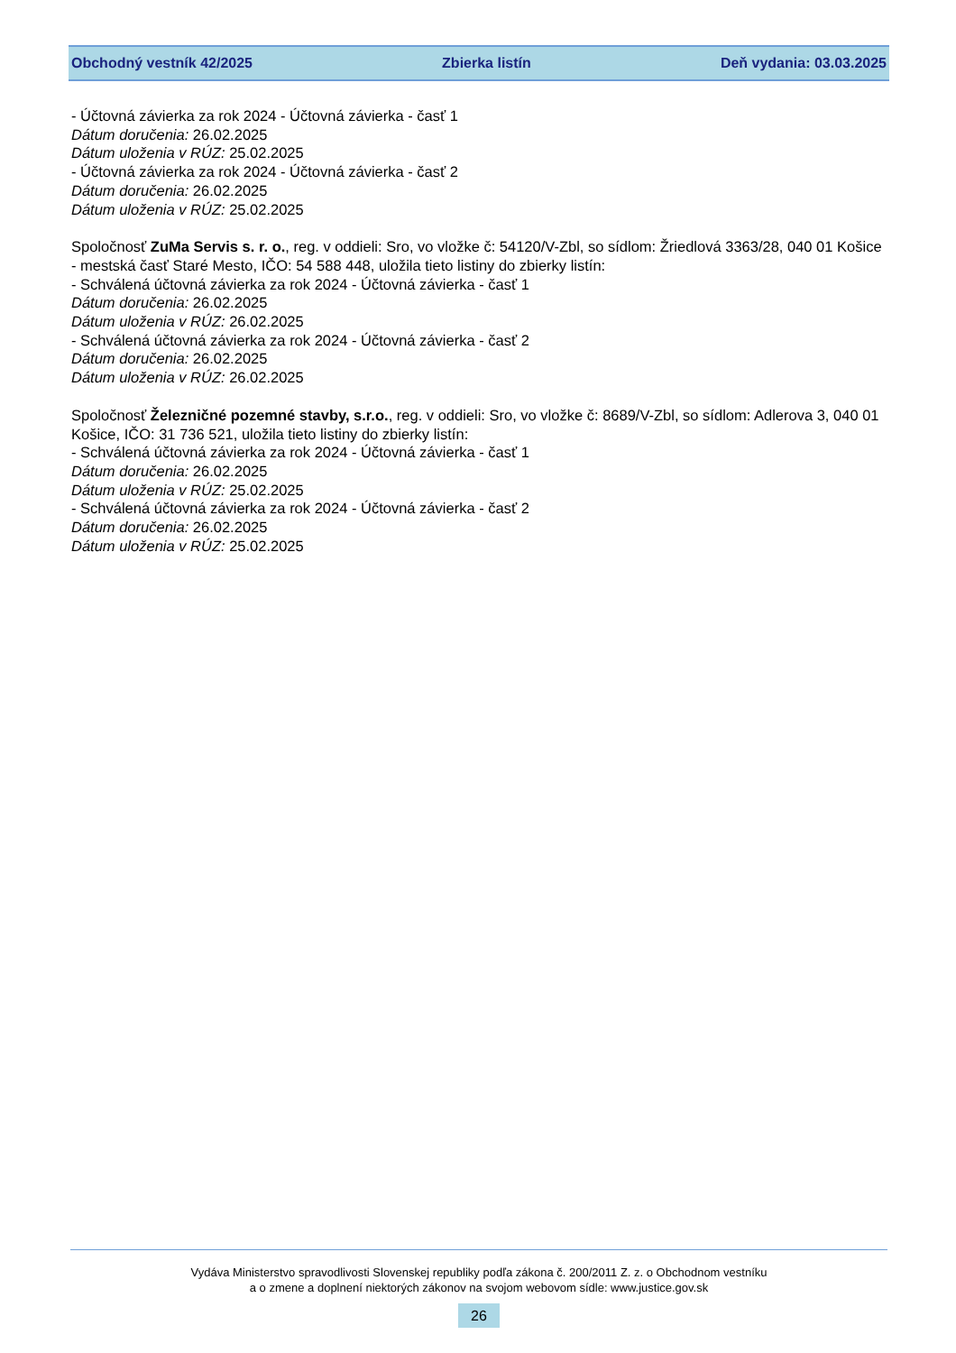Obchodný vestník 42/2025 Zbierka listín Deň vydania: 03.03.2025
- Účtovná závierka za rok 2024 - Účtovná závierka - časť 1
Dátum doručenia: 26.02.2025
Dátum uloženia v RÚZ: 25.02.2025
- Účtovná závierka za rok 2024 - Účtovná závierka - časť 2
Dátum doručenia: 26.02.2025
Dátum uloženia v RÚZ: 25.02.2025
Spoločnosť ZuMa Servis s. r. o., reg. v oddieli: Sro, vo vložke č: 54120/V-Zbl, so sídlom: Žriedlová 3363/28, 040 01 Košice - mestská časť Staré Mesto, IČO: 54 588 448, uložila tieto listiny do zbierky listín:
- Schválená účtovná závierka za rok 2024 - Účtovná závierka - časť 1
Dátum doručenia: 26.02.2025
Dátum uloženia v RÚZ: 26.02.2025
- Schválená účtovná závierka za rok 2024 - Účtovná závierka - časť 2
Dátum doručenia: 26.02.2025
Dátum uloženia v RÚZ: 26.02.2025
Spoločnosť Železničné pozemné stavby, s.r.o., reg. v oddieli: Sro, vo vložke č: 8689/V-Zbl, so sídlom: Adlerova 3, 040 01 Košice, IČO: 31 736 521, uložila tieto listiny do zbierky listín:
- Schválená účtovná závierka za rok 2024 - Účtovná závierka - časť 1
Dátum doručenia: 26.02.2025
Dátum uloženia v RÚZ: 25.02.2025
- Schválená účtovná závierka za rok 2024 - Účtovná závierka - časť 2
Dátum doručenia: 26.02.2025
Dátum uloženia v RÚZ: 25.02.2025
Vydáva Ministerstvo spravodlivosti Slovenskej republiky podľa zákona č. 200/2011 Z. z. o Obchodnom vestníku
a o zmene a doplnení niektorých zákonov na svojom webovom sídle: www.justice.gov.sk
26